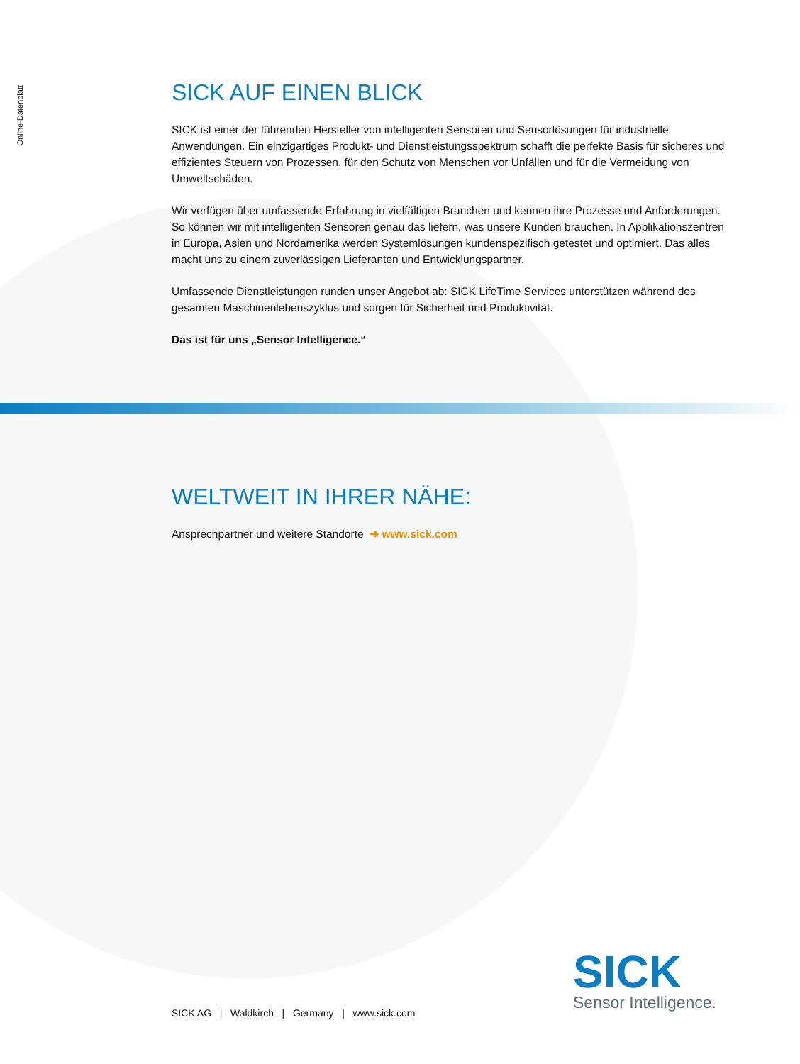Online-Datenblatt
SICK AUF EINEN BLICK
SICK ist einer der führenden Hersteller von intelligenten Sensoren und Sensorlösungen für industrielle Anwendungen. Ein einzigartiges Produkt- und Dienstleistungsspektrum schafft die perfekte Basis für sicheres und effizientes Steuern von Prozessen, für den Schutz von Menschen vor Unfällen und für die Vermeidung von Umweltschäden.
Wir verfügen über umfassende Erfahrung in vielfältigen Branchen und kennen ihre Prozesse und Anforderungen. So können wir mit intelligenten Sensoren genau das liefern, was unsere Kunden brauchen. In Applikationszentren in Europa, Asien und Nordamerika werden Systemlösungen kundenspezifisch getestet und optimiert. Das alles macht uns zu einem zuverlässigen Lieferanten und Entwicklungspartner.
Umfassende Dienstleistungen runden unser Angebot ab: SICK LifeTime Services unterstützen während des gesamten Maschinenlebenszyklus und sorgen für Sicherheit und Produktivität.
Das ist für uns „Sensor Intelligence.“
WELTWEIT IN IHRER NÄHE:
Ansprechpartner und weitere Standorte ➜ www.sick.com
SICK AG | Waldkirch | Germany | www.sick.com
SICK
Sensor Intelligence.